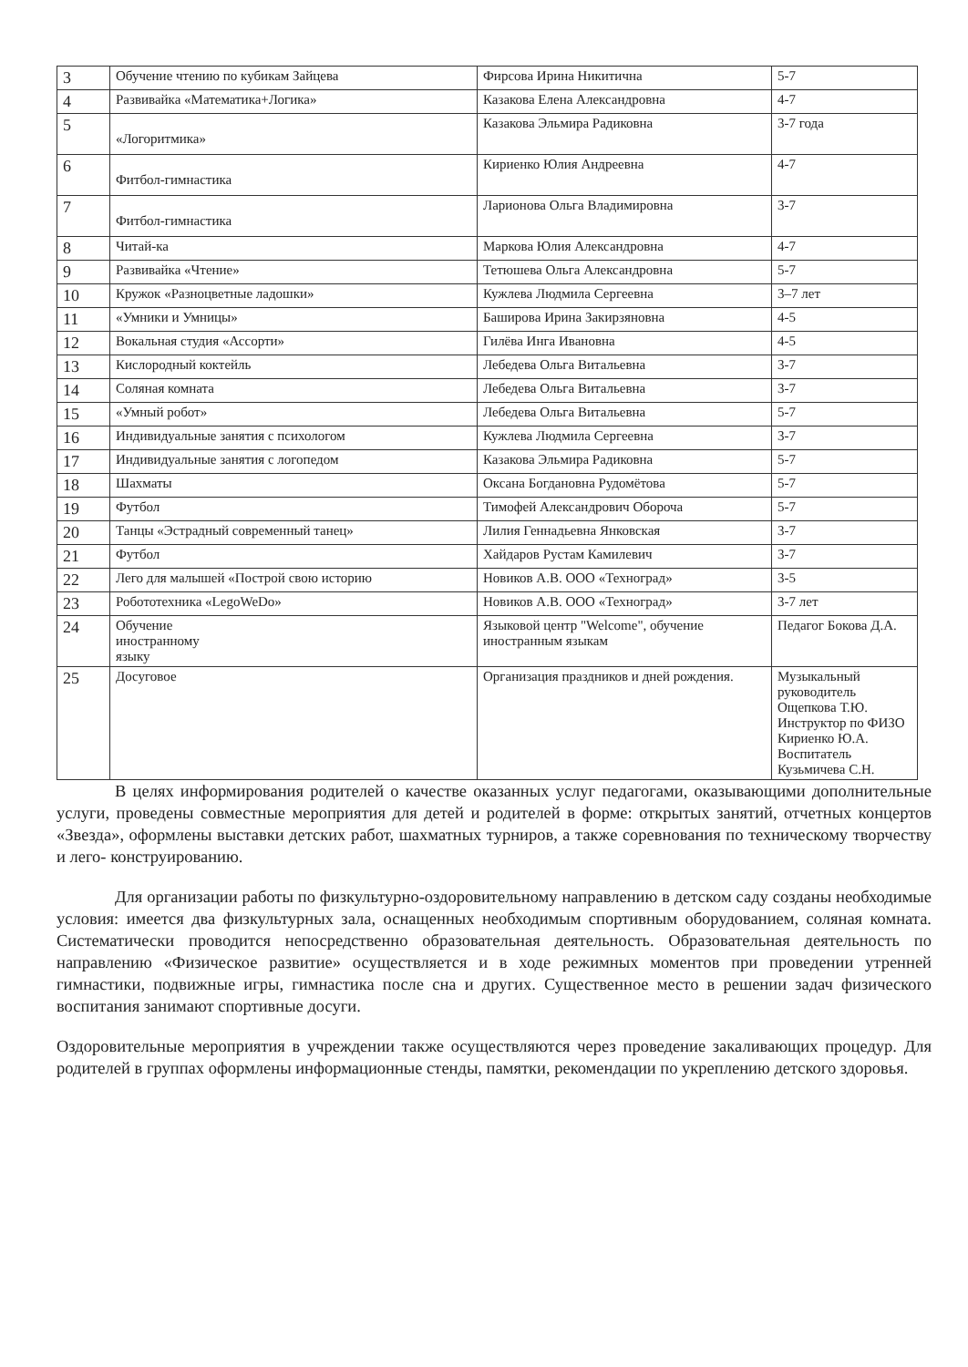| 3 | Обучение чтению по кубикам Зайцева | Фирсова Ирина Никитична | 5-7 |
| 4 | Развивайка «Математика+Логика» | Казакова Елена Александровна | 4-7 |
| 5 | «Логоритмика» | Казакова Эльмира Радиковна | 3-7 года |
| 6 | Фитбол-гимнастика | Кириенко Юлия Андреевна | 4-7 |
| 7 | Фитбол-гимнастика | Ларионова Ольга Владимировна | 3-7 |
| 8 | Читай-ка | Маркова Юлия Александровна | 4-7 |
| 9 | Развивайка «Чтение» | Тетюшева Ольга Александровна | 5-7 |
| 10 | Кружок «Разноцветные ладошки» | Кужлева Людмила Сергеевна | 3–7 лет |
| 11 | «Умники и Умницы» | Баширова Ирина Закирзяновна | 4-5 |
| 12 | Вокальная студия «Ассорти» | Гилёва Инга Ивановна | 4-5 |
| 13 | Кислородный коктейль | Лебедева Ольга Витальевна | 3-7 |
| 14 | Соляная комната | Лебедева Ольга Витальевна | 3-7 |
| 15 | «Умный робот» | Лебедева Ольга Витальевна | 5-7 |
| 16 | Индивидуальные занятия с психологом | Кужлева Людмила Сергеевна | 3-7 |
| 17 | Индивидуальные занятия с логопедом | Казакова Эльмира Радиковна | 5-7 |
| 18 | Шахматы | Оксана Богдановна Рудомётова | 5-7 |
| 19 | Футбол | Тимофей Александрович Оборочa | 5-7 |
| 20 | Танцы «Эстрадный современный танец» | Лилия Геннадьевна Янковская | 3-7 |
| 21 | Футбол | Хайдаров Рустам Камилевич | 3-7 |
| 22 | Лего для малышей «Построй свою историю | Новиков А.В. ООО «Техноград» | 3-5 |
| 23 | Робототехника «LegoWeDo» | Новиков А.В. ООО «Техноград» | 3-7 лет |
| 24 | Обучение иностранному языку | Языковой центр "Welcome", обучение иностранным языкам | Педагог Бокова Д.А. |
| 25 | Досуговое | Организация праздников и дней рождения. | Музыкальный руководитель Ощепкова Т.Ю. Инструктор по ФИЗО Кириенко Ю.А. Воспитатель Кузьмичева С.Н. |
В целях информирования родителей о качестве оказанных услуг педагогами, оказывающими дополнительные услуги, проведены совместные мероприятия для детей и родителей в форме: открытых занятий, отчетных концертов «Звезда», оформлены выставки детских работ, шахматных турниров, а также соревнования по техническому творчеству и лего- конструированию.
Для организации работы по физкультурно-оздоровительному направлению в детском саду созданы необходимые условия: имеется два физкультурных зала, оснащенных необходимым спортивным оборудованием, соляная комната. Систематически проводится непосредственно образовательная деятельность. Образовательная деятельность по направлению «Физическое развитие» осуществляется и в ходе режимных моментов при проведении утренней гимнастики, подвижные игры, гимнастика после сна и других. Существенное место в решении задач физического воспитания занимают спортивные досуги.
Оздоровительные мероприятия в учреждении также осуществляются через проведение закаливающих процедур. Для родителей в группах оформлены информационные стенды, памятки, рекомендации по укреплению детского здоровья.